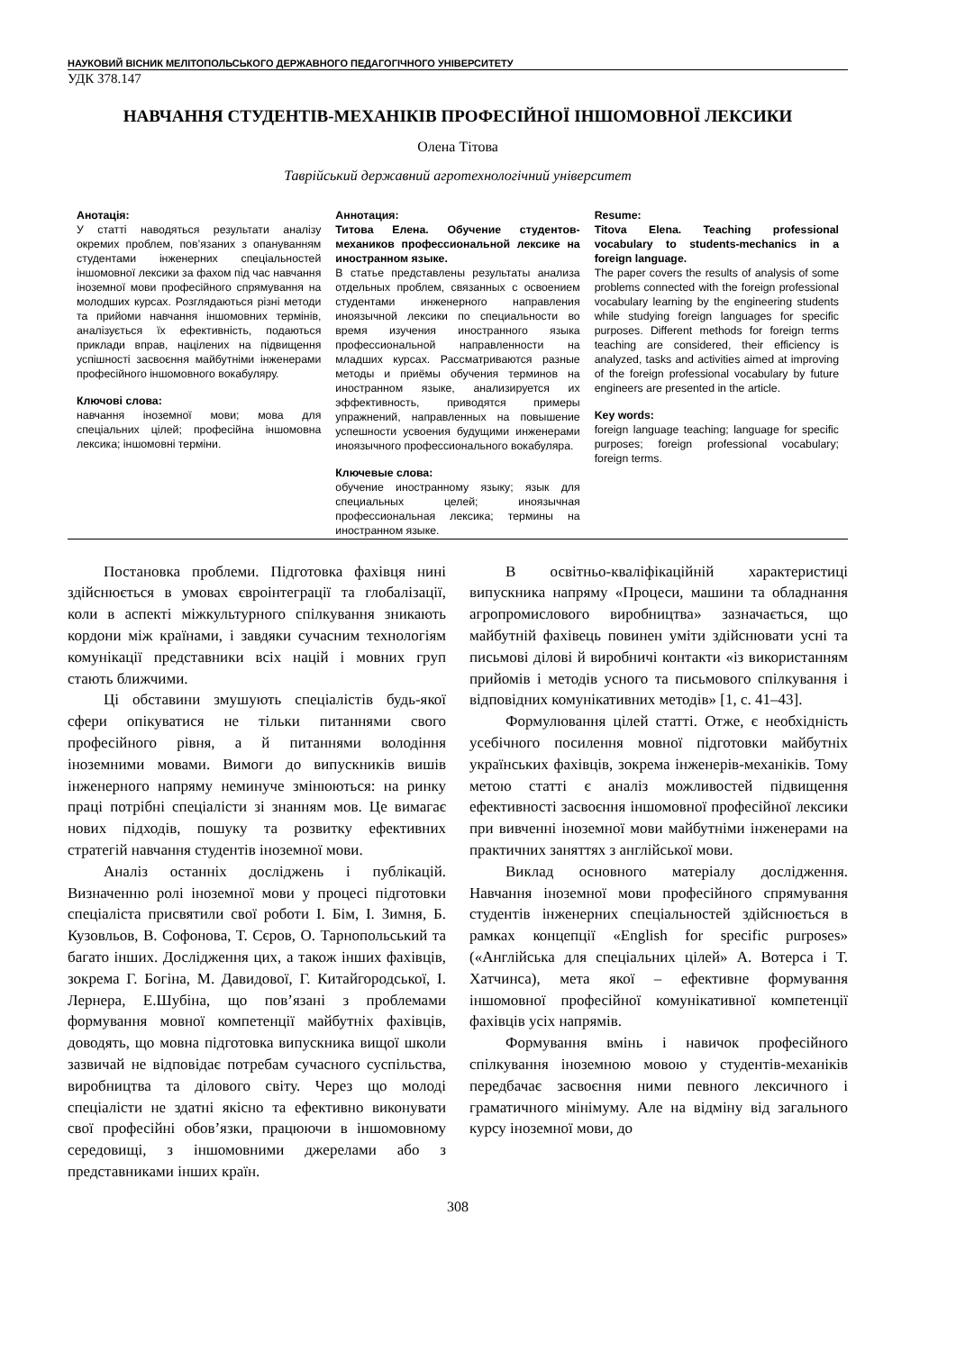НАУКОВИЙ ВІСНИК МЕЛІТОПОЛЬСЬКОГО ДЕРЖАВНОГО ПЕДАГОГІЧНОГО УНІВЕРСИТЕТУ
УДК 378.147
НАВЧАННЯ СТУДЕНТІВ-МЕХАНІКІВ ПРОФЕСІЙНОЇ ІНШОМОВНОЇ ЛЕКСИКИ
Олена Тітова
Таврійський державний агротехнологічний університет
Анотація:
У статті наводяться результати аналізу окремих проблем, пов’язаних з опануванням студентами інженерних спеціальностей іншомовної лексики за фахом під час навчання іноземної мови професійного спрямування на молодших курсах. Розглядаються різні методи та прийоми навчання іншомовних термінів, аналізується їх ефективність, подаються приклади вправ, націлених на підвищення успішності засвоєння майбутніми інженерами професійного іншомовного вокабуляру.
Ключові слова:
навчання іноземної мови; мова для спеціальних цілей; професійна іншомовна лексика; іншомовні терміни.
Аннотация:
Титова Елена. Обучение студентов-механиков профессиональной лексике на иностранном языке.
В статье представлены результаты анализа отдельных проблем, связанных с освоением студентами инженерного направления иноязычной лексики по специальности во время изучения иностранного языка профессиональной направленности на младших курсах. Рассматриваются разные методы и приёмы обучения терминов на иностранном языке, анализируется их эффективность, приводятся примеры упражнений, направленных на повышение успешности усвоения будущими инженерами иноязычного профессионального вокабуляра.
Ключевые слова:
обучение иностранному языку; язык для специальных целей; иноязычная профессиональная лексика; термины на иностранном языке.
Resume:
Titova Elena. Teaching professional vocabulary to students-mechanics in a foreign language.
The paper covers the results of analysis of some problems connected with the foreign professional vocabulary learning by the engineering students while studying foreign languages for specific purposes. Different methods for foreign terms teaching are considered, their efficiency is analyzed, tasks and activities aimed at improving of the foreign professional vocabulary by future engineers are presented in the article.
Key words:
foreign language teaching; language for specific purposes; foreign professional vocabulary; foreign terms.
Постановка проблеми. Підготовка фахівця нині здійснюється в умовах євроінтеграції та глобалізації, коли в аспекті міжкультурного спілкування зникають кордони між країнами, і завдяки сучасним технологіям комунікації представники всіх націй і мовних груп стають ближчими.
Ці обставини змушують спеціалістів будь-якої сфери опікуватися не тільки питаннями свого професійного рівня, а й питаннями володіння іноземними мовами. Вимоги до випускників вишів інженерного напряму неминуче змінюються: на ринку праці потрібні спеціалісти зі знанням мов. Це вимагає нових підходів, пошуку та розвитку ефективних стратегій навчання студентів іноземної мови.
Аналіз останніх досліджень і публікацій. Визначенню ролі іноземної мови у процесі підготовки спеціаліста присвятили свої роботи І. Бім, І. Зимня, Б. Кузовльов, В. Софонова, Т. Сєров, О. Тарнопольський та багато інших. Дослідження цих, а також інших фахівців, зокрема Г. Богіна, М. Давидової, Г. Китайгородської, І. Лернера, Е.Шубіна, що пов’язані з проблемами формування мовної компетенції майбутніх фахівців, доводять, що мовна підготовка випускника вищої школи зазвичай не відповідає потребам сучасного суспільства, виробництва та ділового світу. Через що молоді спеціалісти не здатні якісно та ефективно виконувати свої професійні обов’язки, працюючи в іншомовному середовищі, з іншомовними джерелами або з представниками інших країн.
В освітньо-кваліфікаційній характеристиці випускника напряму «Процеси, машини та обладнання агропромислового виробництва» зазначається, що майбутній фахівець повинен уміти здійснювати усні та письмові ділові й виробничі контакти «із використанням прийомів і методів усного та письмового спілкування і відповідних комунікативних методів» [1, с. 41–43].
Формулювання цілей статті. Отже, є необхідність усебічного посилення мовної підготовки майбутніх українських фахівців, зокрема інженерів-механіків. Тому метою статті є аналіз можливостей підвищення ефективності засвоєння іншомовної професійної лексики при вивченні іноземної мови майбутніми інженерами на практичних заняттях з англійської мови.
Виклад основного матеріалу дослідження. Навчання іноземної мови професійного спрямування студентів інженерних спеціальностей здійснюється в рамках концепції «English for specific purposes» («Англійська для спеціальних цілей» А. Вотерса і Т. Хатчинса), мета якої – ефективне формування іншомовної професійної комунікативної компетенції фахівців усіх напрямів.
Формування вмінь і навичок професійного спілкування іноземною мовою у студентів-механіків передбачає засвоєння ними певного лексичного і граматичного мінімуму. Але на відміну від загального курсу іноземної мови, до
308